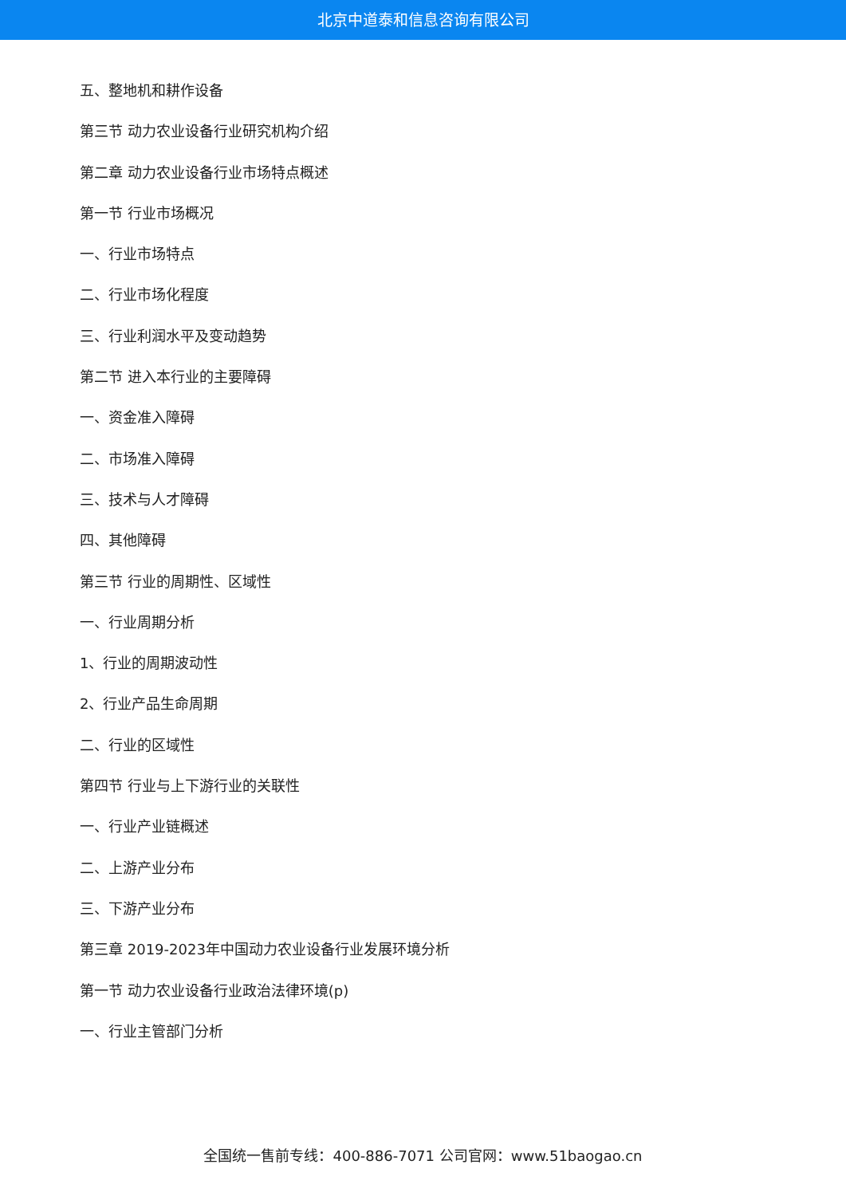北京中道泰和信息咨询有限公司
五、整地机和耕作设备
第三节 动力农业设备行业研究机构介绍
第二章 动力农业设备行业市场特点概述
第一节 行业市场概况
一、行业市场特点
二、行业市场化程度
三、行业利润水平及变动趋势
第二节 进入本行业的主要障碍
一、资金准入障碍
二、市场准入障碍
三、技术与人才障碍
四、其他障碍
第三节 行业的周期性、区域性
一、行业周期分析
1、行业的周期波动性
2、行业产品生命周期
二、行业的区域性
第四节 行业与上下游行业的关联性
一、行业产业链概述
二、上游产业分布
三、下游产业分布
第三章 2019-2023年中国动力农业设备行业发展环境分析
第一节 动力农业设备行业政治法律环境(p)
一、行业主管部门分析
全国统一售前专线：400-886-7071 公司官网：www.51baogao.cn